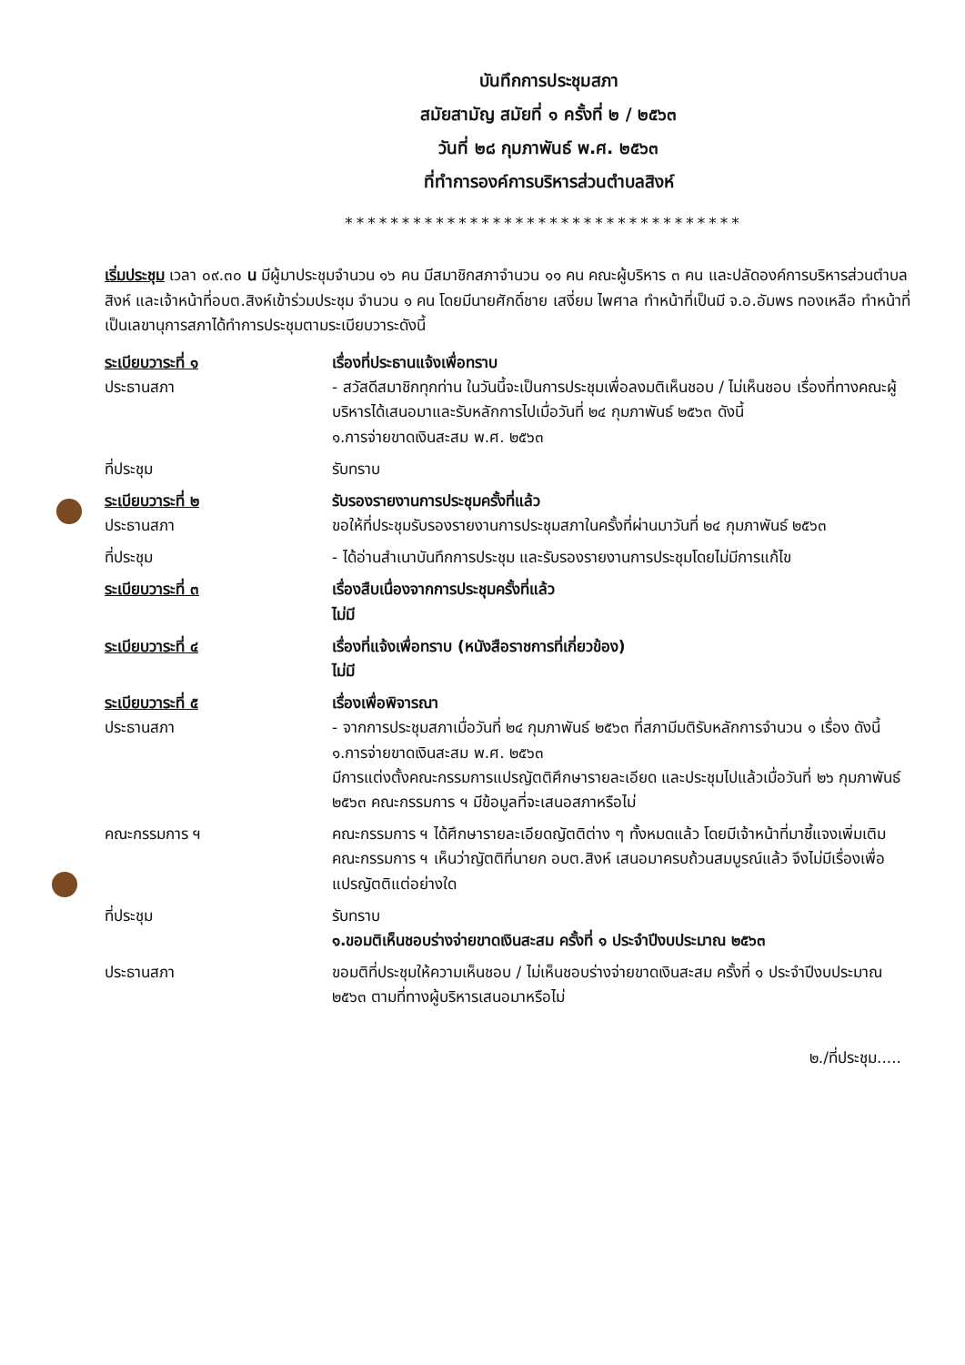บันทึกการประชุมสภา
สมัยสามัญ สมัยที่ ๑ ครั้งที่ ๒ / ๒๕๖๓
วันที่ ๒๘ กุมภาพันธ์ พ.ศ. ๒๕๖๓
ที่ทำการองค์การบริหารส่วนตำบลสิงห์
***********************************
เริ่มประชุม เวลา ๐๙.๓๐ น มีผู้มาประชุมจำนวน ๑๖ คน มีสมาชิกสภาจำนวน ๑๑ คน คณะผู้บริหาร ๓ คน และปลัดองค์การบริหารส่วนตำบลสิงห์ และเจ้าหน้าที่อบต.สิงห์เข้าร่วมประชุม จำนวน ๑ คน โดยมีนายศักดิ์ชาย เสงี่ยม ไพศาล ทำหน้าที่เป็นมี จ.อ.อัมพร ทองเหลือ ทำหน้าที่เป็นเลขานุการสภาได้ทำการประชุมตามระเบียบวาระดังนี้
ระเบียบวาระที่ ๑
ประธานสภา
เรื่องที่ประธานแจ้งเพื่อทราบ
- สวัสดีสมาชิกทุกท่าน ในวันนี้จะเป็นการประชุมเพื่อลงมติเห็นชอบ / ไม่เห็นชอบ เรื่องที่ทางคณะผู้บริหารได้เสนอมาและรับหลักการไปเมื่อวันที่ ๒๔ กุมภาพันธ์ ๒๕๖๓ ดังนี้
๑.การจ่ายขาดเงินสะสม พ.ศ. ๒๕๖๓
ที่ประชุม รับทราบ
ระเบียบวาระที่ ๒
ประธานสภา
รับรองรายงานการประชุมครั้งที่แล้ว
ขอให้ที่ประชุมรับรองรายงานการประชุมสภาในครั้งที่ผ่านมาวันที่ ๒๔ กุมภาพันธ์ ๒๕๖๓
ที่ประชุม - ได้อ่านสำเนาบันทึกการประชุม และรับรองรายงานการประชุมโดยไม่มีการแก้ไข
ระเบียบวาระที่ ๓ เรื่องสืบเนื่องจากการประชุมครั้งที่แล้ว
ไม่มี
ระเบียบวาระที่ ๔ เรื่องที่แจ้งเพื่อทราบ (หนังสือราชการที่เกี่ยวข้อง)
ไม่มี
ระเบียบวาระที่ ๕
ประธานสภา
เรื่องเพื่อพิจารณา
- จากการประชุมสภาเมื่อวันที่ ๒๔ กุมภาพันธ์ ๒๕๖๓ ที่สภามีมติรับหลักการจำนวน ๑ เรื่อง ดังนี้
๑.การจ่ายขาดเงินสะสม พ.ศ. ๒๕๖๓
มีการแต่งตั้งคณะกรรมการแปรญัตติศึกษารายละเอียด และประชุมไปแล้วเมื่อวันที่ ๒๖ กุมภาพันธ์ ๒๕๖๓ คณะกรรมการ ฯ มีข้อมูลที่จะเสนอสภาหรือไม่
คณะกรรมการ ฯ คณะกรรมการ ฯ ได้ศึกษารายละเอียดญัตติต่าง ๆ ทั้งหมดแล้ว โดยมีเจ้าหน้าที่มาชี้แจงเพิ่มเติม คณะกรรมการ ฯ เห็นว่าญัตติที่นายก อบต.สิงห์ เสนอมาครบถ้วนสมบูรณ์แล้ว จึงไม่มีเรื่องเพื่อแปรญัตติแต่อย่างใด
ที่ประชุม รับทราบ
๑.ขอมติเห็นชอบร่างจ่ายขาดเงินสะสม ครั้งที่ ๑ ประจำปีงบประมาณ ๒๕๖๓
ประธานสภา ขอมติที่ประชุมให้ความเห็นชอบ / ไม่เห็นชอบร่างจ่ายขาดเงินสะสม ครั้งที่ ๑ ประจำปีงบประมาณ ๒๕๖๓ ตามที่ทางผู้บริหารเสนอมาหรือไม่
๒./ที่ประชุม.....